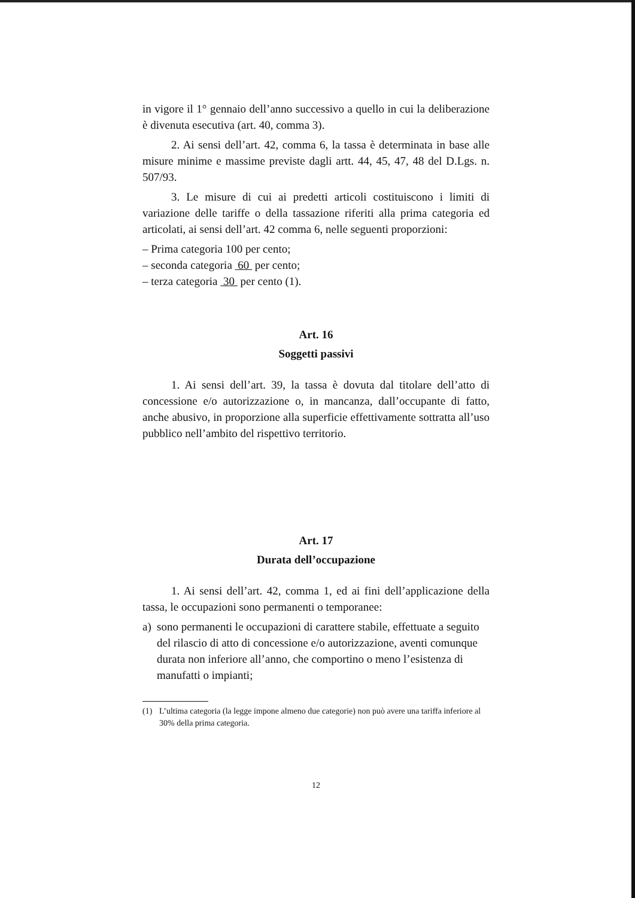in vigore il 1° gennaio dell’anno successivo a quello in cui la deliberazione è divenuta esecutiva (art. 40, comma 3).
2. Ai sensi dell’art. 42, comma 6, la tassa è determinata in base alle misure minime e massime previste dagli artt. 44, 45, 47, 48 del D.Lgs. n. 507/93.
3. Le misure di cui ai predetti articoli costituiscono i limiti di variazione delle tariffe o della tassazione riferiti alla prima categoria ed articolati, ai sensi dell’art. 42 comma 6, nelle seguenti proporzioni:
– Prima categoria 100 per cento;
– seconda categoria 60 per cento;
– terza categoria 30 per cento (1).
Art. 16
Soggetti passivi
1. Ai sensi dell’art. 39, la tassa è dovuta dal titolare dell’atto di concessione e/o autorizzazione o, in mancanza, dall’occupante di fatto, anche abusivo, in proporzione alla superficie effettivamente sottratta all’uso pubblico nell’ambito del rispettivo territorio.
Art. 17
Durata dell’occupazione
1. Ai sensi dell’art. 42, comma 1, ed ai fini dell’applicazione della tassa, le occupazioni sono permanenti o temporanee:
a) sono permanenti le occupazioni di carattere stabile, effettuate a seguito del rilascio di atto di concessione e/o autorizzazione, aventi comunque durata non inferiore all’anno, che comportino o meno l’esistenza di manufatti o impianti;
(1) L’ultima categoria (la legge impone almeno due categorie) non può avere una tariffa inferiore al 30% della prima categoria.
12